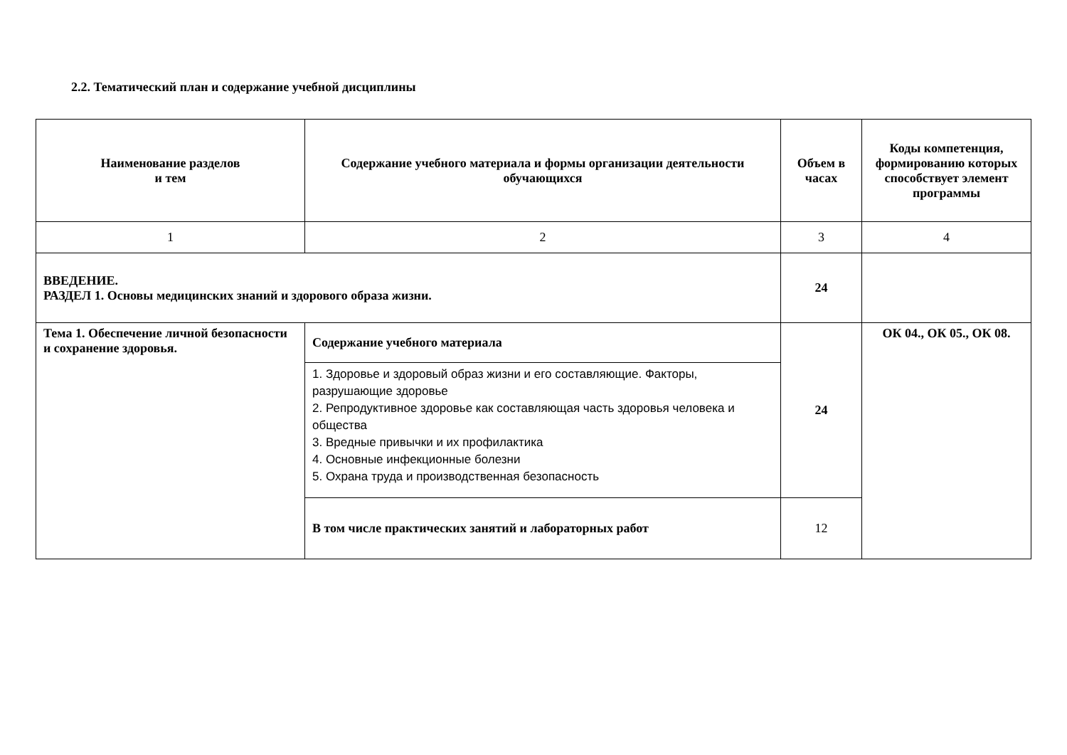2.2. Тематический план и содержание учебной дисциплины
| Наименование разделов и тем | Содержание учебного материала и формы организации деятельности обучающихся | Объем в часах | Коды компетенция, формированию которых способствует элемент программы |
| --- | --- | --- | --- |
| 1 | 2 | 3 | 4 |
| ВВЕДЕНИЕ. РАЗДЕЛ 1. Основы медицинских знаний и здорового образа жизни. | | 24 | |
| Тема 1. Обеспечение личной безопасности и сохранение здоровья. | Содержание учебного материала | 24 | ОК 04., ОК 05., ОК 08. |
| | 1. Здоровье и здоровый образ жизни и его составляющие. Факторы, разрушающие здоровье 2. Репродуктивное здоровье как составляющая часть здоровья человека и общества 3. Вредные привычки и их профилактика 4. Основные инфекционные болезни 5. Охрана труда и производственная безопасность | | |
| | В том числе практических занятий и лабораторных работ | 12 | |